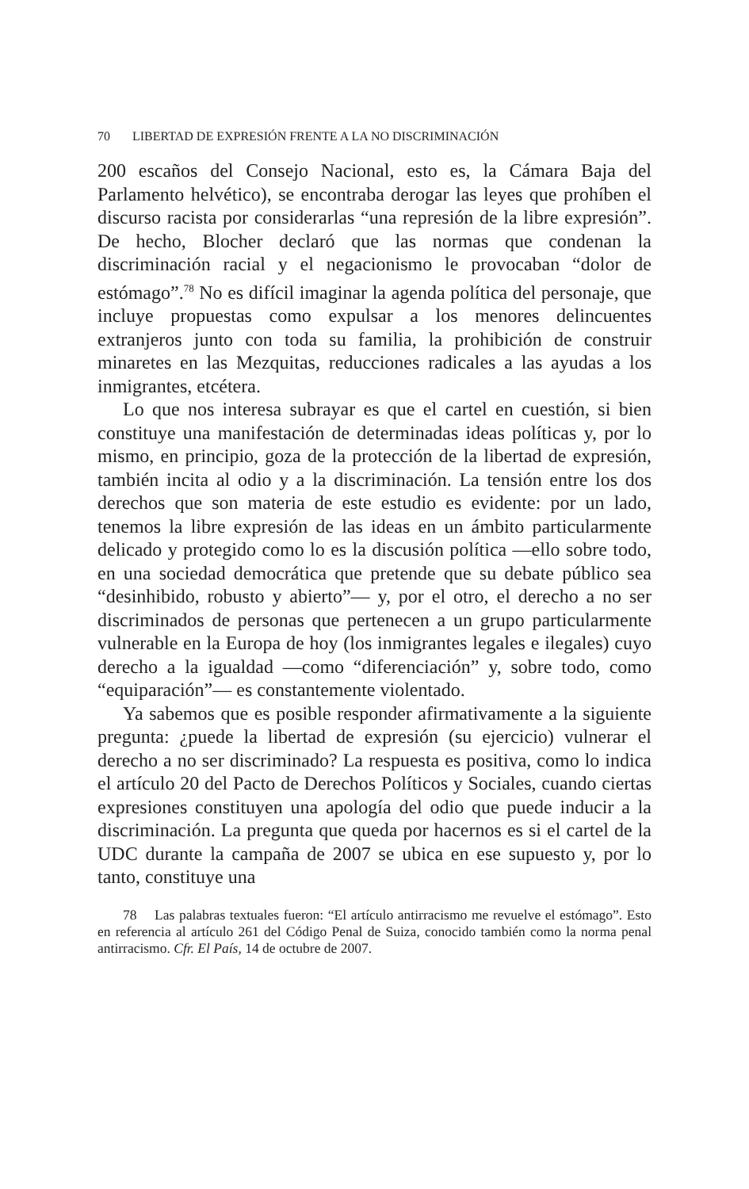70 LIBERTAD DE EXPRESIÓN FRENTE A LA NO DISCRIMINACIÓN
200 escaños del Consejo Nacional, esto es, la Cámara Baja del Parlamento helvético), se encontraba derogar las leyes que prohíben el discurso racista por considerarlas “una represión de la libre expresión”. De hecho, Blocher declaró que las normas que condenan la discriminación racial y el negacionismo le provocaban “dolor de estómago”.<sup>78</sup> No es difícil imaginar la agenda política del personaje, que incluye propuestas como expulsar a los menores delincuentes extranjeros junto con toda su familia, la prohibición de construir minaretes en las Mezquitas, reducciones radicales a las ayudas a los inmigrantes, etcétera.
Lo que nos interesa subrayar es que el cartel en cuestión, si bien constituye una manifestación de determinadas ideas políticas y, por lo mismo, en principio, goza de la protección de la libertad de expresión, también incita al odio y a la discriminación. La tensión entre los dos derechos que son materia de este estudio es evidente: por un lado, tenemos la libre expresión de las ideas en un ámbito particularmente delicado y protegido como lo es la discusión política —ello sobre todo, en una sociedad democrática que pretende que su debate público sea “desinhibido, robusto y abierto”— y, por el otro, el derecho a no ser discriminados de personas que pertenecen a un grupo particularmente vulnerable en la Europa de hoy (los inmigrantes legales e ilegales) cuyo derecho a la igualdad —como “diferenciación” y, sobre todo, como “equiparación”— es constantemente violentado.
Ya sabemos que es posible responder afirmativamente a la siguiente pregunta: ¿puede la libertad de expresión (su ejercicio) vulnerar el derecho a no ser discriminado? La respuesta es positiva, como lo indica el artículo 20 del Pacto de Derechos Políticos y Sociales, cuando ciertas expresiones constituyen una apología del odio que puede inducir a la discriminación. La pregunta que queda por hacernos es si el cartel de la UDC durante la campaña de 2007 se ubica en ese supuesto y, por lo tanto, constituye una
78 Las palabras textuales fueron: “El artículo antirracismo me revuelve el estómago”. Esto en referencia al artículo 261 del Código Penal de Suiza, conocido también como la norma penal antirracismo. Cfr. El País, 14 de octubre de 2007.